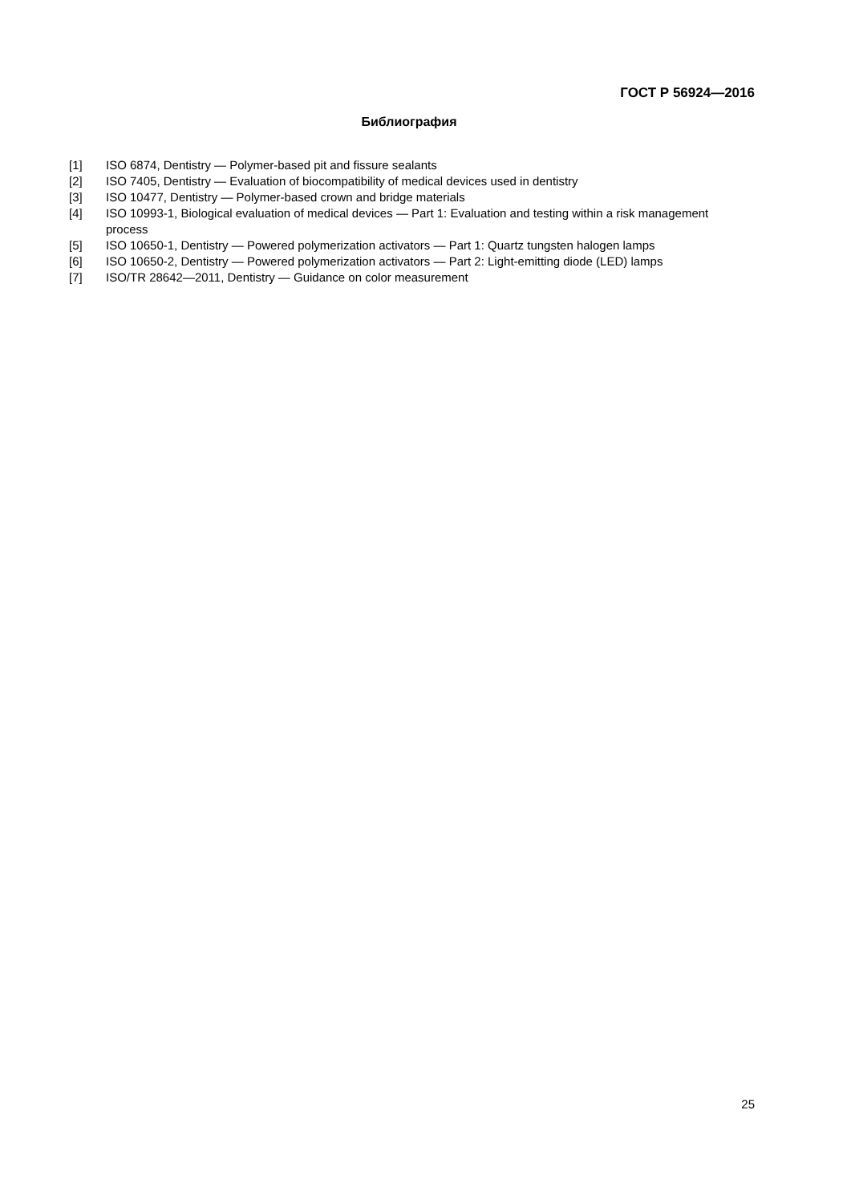ГОСТ Р 56924—2016
Библиография
[1] ISO 6874, Dentistry — Polymer-based pit and fissure sealants
[2] ISO 7405, Dentistry — Evaluation of biocompatibility of medical devices used in dentistry
[3] ISO 10477, Dentistry — Polymer-based crown and bridge materials
[4] ISO 10993-1, Biological evaluation of medical devices — Part 1: Evaluation and testing within a risk management process
[5] ISO 10650-1, Dentistry — Powered polymerization activators — Part 1: Quartz tungsten halogen lamps
[6] ISO 10650-2, Dentistry — Powered polymerization activators — Part 2: Light-emitting diode (LED) lamps
[7] ISO/TR 28642—2011, Dentistry — Guidance on color measurement
25